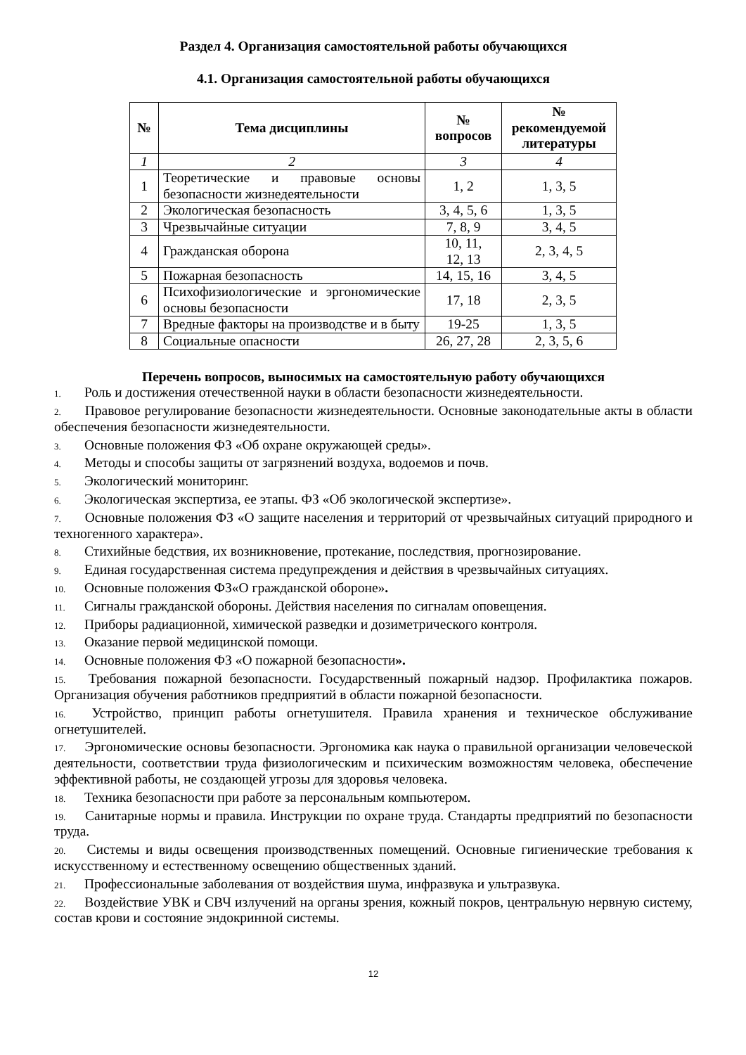Раздел 4. Организация самостоятельной работы обучающихся
4.1. Организация самостоятельной работы обучающихся
| № | Тема дисциплины | № вопросов | № рекомендуемой литературы |
| --- | --- | --- | --- |
| 1 | 2 | 3 | 4 |
| 1 | Теоретические и правовые основы безопасности жизнедеятельности | 1, 2 | 1, 3, 5 |
| 2 | Экологическая безопасность | 3, 4, 5, 6 | 1, 3, 5 |
| 3 | Чрезвычайные ситуации | 7, 8, 9 | 3, 4, 5 |
| 4 | Гражданская оборона | 10, 11, 12, 13 | 2, 3, 4, 5 |
| 5 | Пожарная безопасность | 14, 15, 16 | 3, 4, 5 |
| 6 | Психофизиологические и эргономические основы безопасности | 17, 18 | 2, 3, 5 |
| 7 | Вредные факторы на производстве и в быту | 19-25 | 1, 3, 5 |
| 8 | Социальные опасности | 26, 27, 28 | 2, 3, 5, 6 |
Перечень вопросов, выносимых на самостоятельную работу обучающихся
1. Роль и достижения отечественной науки в области безопасности жизнедеятельности.
2. Правовое регулирование безопасности жизнедеятельности. Основные законодательные акты в области обеспечения безопасности жизнедеятельности.
3. Основные положения ФЗ «Об охране окружающей среды».
4. Методы и способы защиты от загрязнений воздуха, водоемов и почв.
5. Экологический мониторинг.
6. Экологическая экспертиза, ее этапы. ФЗ «Об экологической экспертизе».
7. Основные положения ФЗ «О защите населения и территорий от чрезвычайных ситуаций природного и техногенного характера».
8. Стихийные бедствия, их возникновение, протекание, последствия, прогнозирование.
9. Единая государственная система предупреждения и действия в чрезвычайных ситуациях.
10. Основные положения ФЗ«О гражданской обороне».
11. Сигналы гражданской обороны. Действия населения по сигналам оповещения.
12. Приборы радиационной, химической разведки и дозиметрического контроля.
13. Оказание первой медицинской помощи.
14. Основные положения ФЗ «О пожарной безопасности».
15. Требования пожарной безопасности. Государственный пожарный надзор. Профилактика пожаров. Организация обучения работников предприятий в области пожарной безопасности.
16. Устройство, принцип работы огнетушителя. Правила хранения и техническое обслуживание огнетушителей.
17. Эргономические основы безопасности. Эргономика как наука о правильной организации человеческой деятельности, соответствии труда физиологическим и психическим возможностям человека, обеспечение эффективной работы, не создающей угрозы для здоровья человека.
18. Техника безопасности при работе за персональным компьютером.
19. Санитарные нормы и правила. Инструкции по охране труда. Стандарты предприятий по безопасности труда.
20. Системы и виды освещения производственных помещений. Основные гигиенические требования к искусственному и естественному освещению общественных зданий.
21. Профессиональные заболевания от воздействия шума, инфразвука и ультразвука.
22. Воздействие УВК и СВЧ излучений на органы зрения, кожный покров, центральную нервную систему, состав крови и состояние эндокринной системы.
12